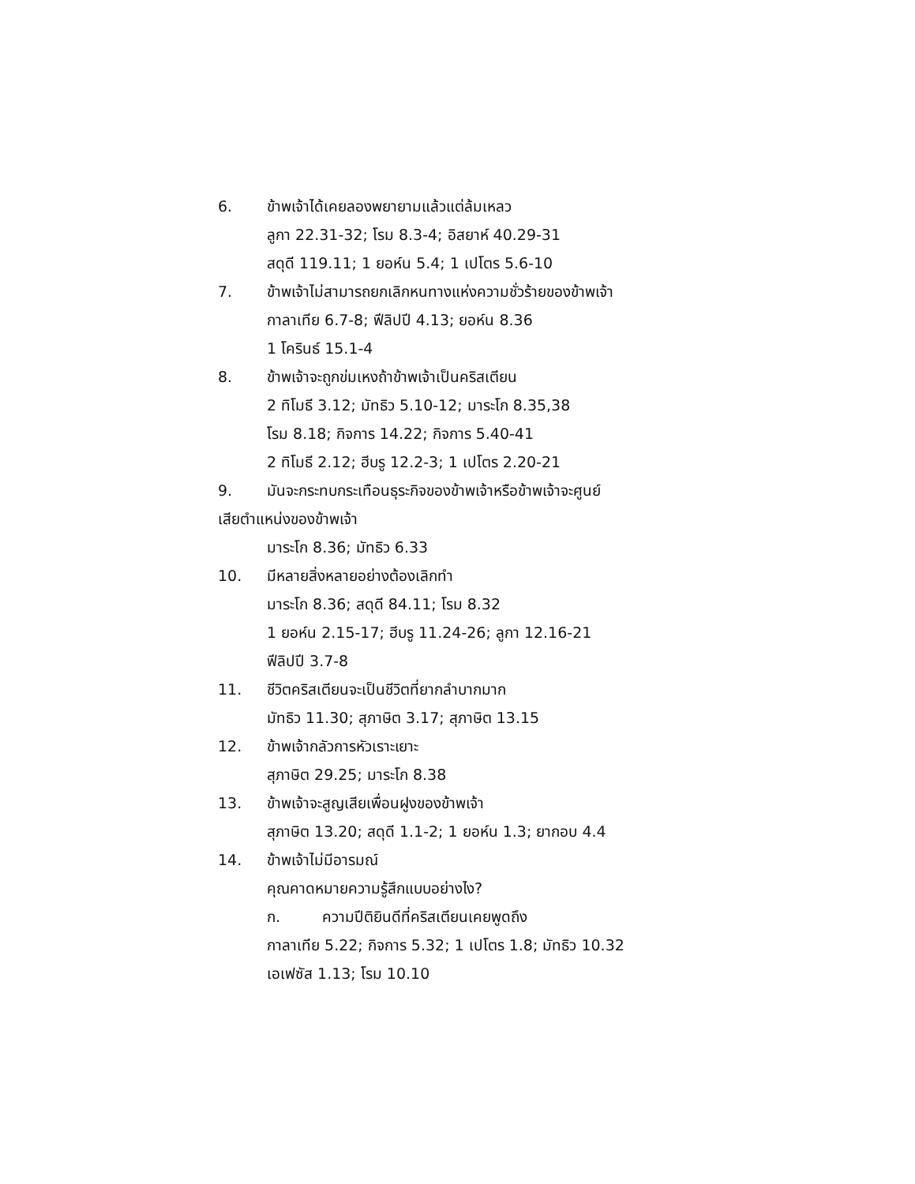6. ข้าพเจ้าได้เคยลองพยายามแล้วแต่ล้มเหลว
ลูกา 22.31-32; โรม 8.3-4; อิสยาห์ 40.29-31
สดุดี 119.11; 1 ยอห์น 5.4; 1 เปโตร 5.6-10
7. ข้าพเจ้าไม่สามารถยกเลิกหนทางแห่งความชั่วร้ายของข้าพเจ้า
กาลาเทีย 6.7-8; ฟีลิปปี 4.13; ยอห์น 8.36
1 โครินธ์ 15.1-4
8. ข้าพเจ้าจะถูกข่มเหงถ้าข้าพเจ้าเป็นคริสเตียน
2 ทิโมธี 3.12; มัทธิว 5.10-12; มาระโก 8.35,38
โรม 8.18; กิจการ 14.22; กิจการ 5.40-41
2 ทิโมธี 2.12; ฮีบรู 12.2-3; 1 เปโตร 2.20-21
9. มันจะกระทบกระเทือนธุระกิจของข้าพเจ้าหรือข้าพเจ้าจะศูนย์
เสียตำแหน่งของข้าพเจ้า
มาระโก 8.36; มัทธิว 6.33
10. มีหลายสิ่งหลายอย่างต้องเลิกทำ
มาระโก 8.36; สดุดี 84.11; โรม 8.32
1 ยอห์น 2.15-17; ฮีบรู 11.24-26; ลูกา 12.16-21
ฟีลิปปี 3.7-8
11. ชีวิตคริสเตียนจะเป็นชีวิตที่ยากลำบากมาก
มัทธิว 11.30; สุภาษิต 3.17; สุภาษิต 13.15
12. ข้าพเจ้ากลัวการหัวเราะเยาะ
สุภาษิต 29.25; มาระโก 8.38
13. ข้าพเจ้าจะสูญเสียเพื่อนฝูงของข้าพเจ้า
สุภาษิต 13.20; สดุดี 1.1-2; 1 ยอห์น 1.3; ยากอบ 4.4
14. ข้าพเจ้าไม่มีอารมณ์
คุณคาดหมายความรู้สึกแบบอย่างไง?
ก. ความปีติยินดีที่คริสเตียนเคยพูดถึง
กาลาเทีย 5.22; กิจการ 5.32; 1 เปโตร 1.8; มัทธิว 10.32
เอเฟซัส 1.13; โรม 10.10